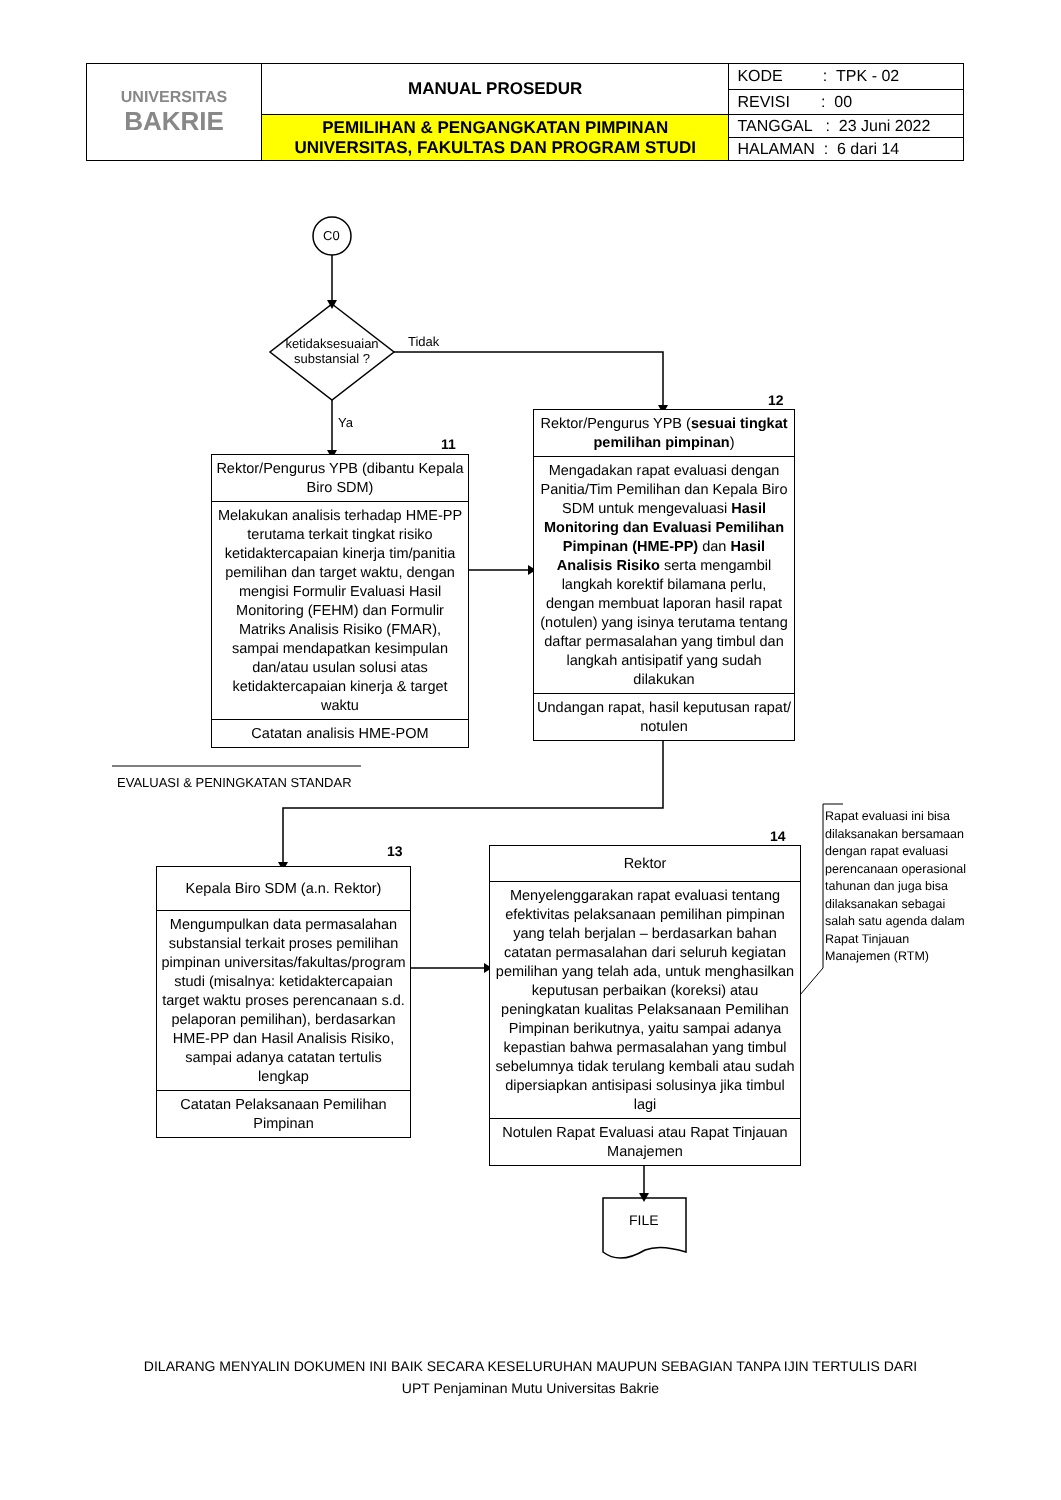| UNIVERSITAS BAKRIE | MANUAL PROSEDUR | KODE : TPK - 02 |
| | | REVISI : 00 |
| | PEMILIHAN & PENGANGKATAN PIMPINAN UNIVERSITAS, FAKULTAS DAN PROGRAM STUDI | TANGGAL : 23 Juni 2022 |
| | | HALAMAN : 6 dari 14 |
C0
ketidaksesuaian substansial ?
Tidak
Ya
11
Rektor/Pengurus YPB (dibantu Kepala Biro SDM)
Melakukan analisis terhadap HME-PP terutama terkait tingkat risiko ketidaktercapaian kinerja tim/panitia pemilihan dan target waktu, dengan mengisi Formulir Evaluasi Hasil Monitoring (FEHM) dan Formulir Matriks Analisis Risiko (FMAR), sampai mendapatkan kesimpulan dan/atau usulan solusi atas ketidaktercapaian kinerja & target waktu
Catatan analisis HME-POM
12
Rektor/Pengurus YPB (sesuai tingkat pemilihan pimpinan)
Mengadakan rapat evaluasi dengan Panitia/Tim Pemilihan dan Kepala Biro SDM untuk mengevaluasi Hasil Monitoring dan Evaluasi Pemilihan Pimpinan (HME-PP) dan Hasil Analisis Risiko serta mengambil langkah korektif bilamana perlu, dengan membuat laporan hasil rapat (notulen) yang isinya terutama tentang daftar permasalahan yang timbul dan langkah antisipatif yang sudah dilakukan
Undangan rapat, hasil keputusan rapat/ notulen
EVALUASI & PENINGKATAN STANDAR
13
Kepala Biro SDM (a.n. Rektor)
Mengumpulkan data permasalahan substansial terkait proses pemilihan pimpinan universitas/fakultas/program studi (misalnya: ketidaktercapaian target waktu proses perencanaan s.d. pelaporan pemilihan), berdasarkan HME-PP dan Hasil Analisis Risiko, sampai adanya catatan tertulis lengkap
Catatan Pelaksanaan Pemilihan Pimpinan
14
Rektor
Menyelenggarakan rapat evaluasi tentang efektivitas pelaksanaan pemilihan pimpinan yang telah berjalan – berdasarkan bahan catatan permasalahan dari seluruh kegiatan pemilihan yang telah ada, untuk menghasilkan keputusan perbaikan (koreksi) atau peningkatan kualitas Pelaksanaan Pemilihan Pimpinan berikutnya, yaitu sampai adanya kepastian bahwa permasalahan yang timbul sebelumnya tidak terulang kembali atau sudah dipersiapkan antisipasi solusinya jika timbul lagi
Notulen Rapat Evaluasi atau Rapat Tinjauan Manajemen
Rapat evaluasi ini bisa dilaksanakan bersamaan dengan rapat evaluasi perencanaan operasional tahunan dan juga bisa dilaksanakan sebagai salah satu agenda dalam Rapat Tinjauan Manajemen (RTM)
FILE
DILARANG MENYALIN DOKUMEN INI BAIK SECARA KESELURUHAN MAUPUN SEBAGIAN TANPA IJIN TERTULIS DARI
UPT Penjaminan Mutu Universitas Bakrie